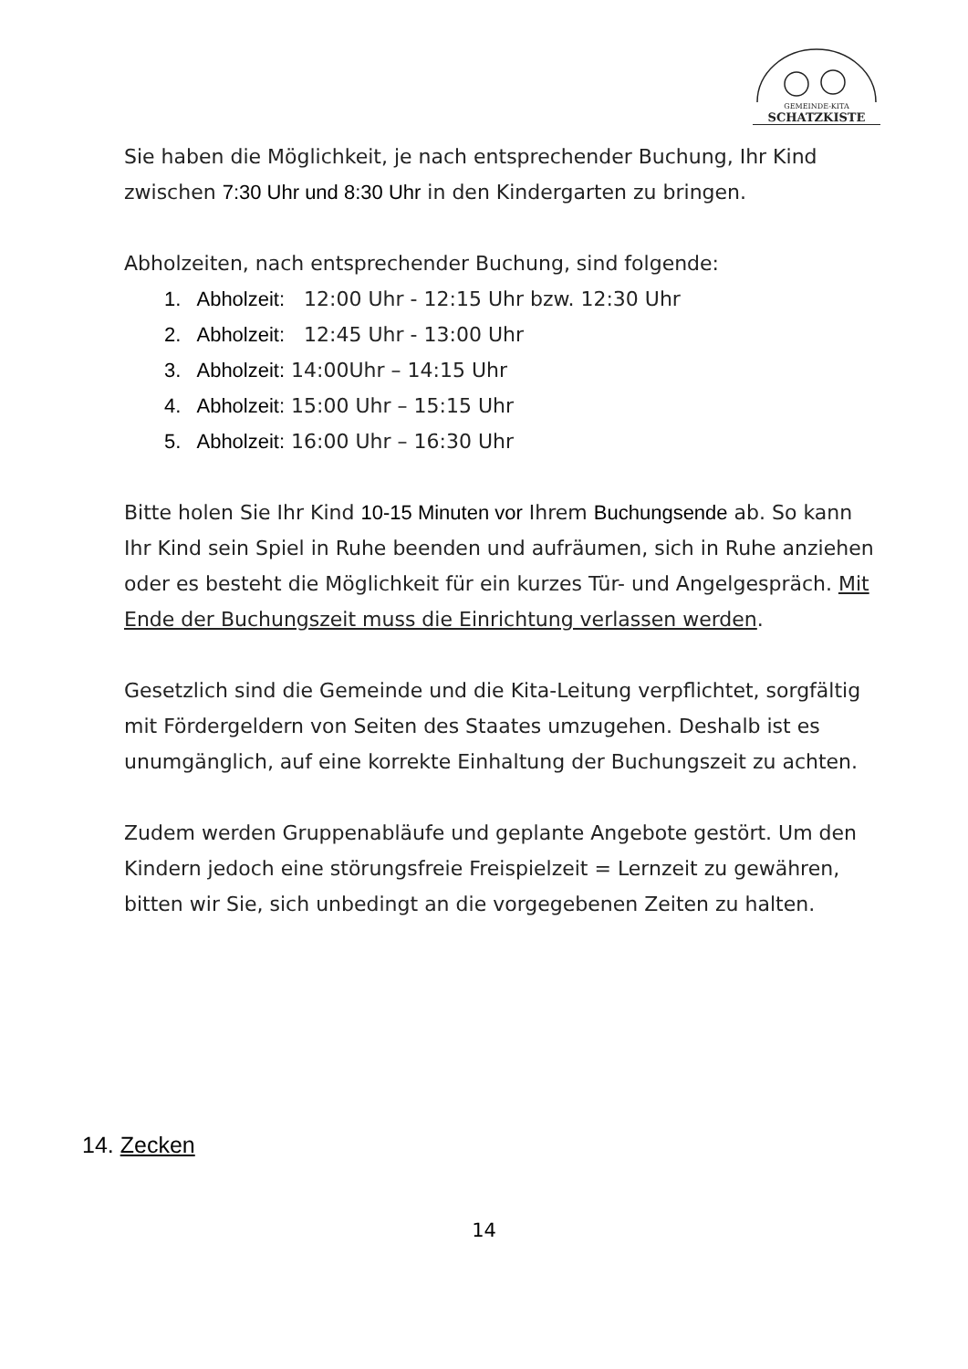GEMEINDE-KITA
SCHATZKISTE
Sie haben die Möglichkeit, je nach entsprechender Buchung, Ihr Kind zwischen 7:30 Uhr und 8:30 Uhr in den Kindergarten zu bringen.
Abholzeiten, nach entsprechender Buchung, sind folgende:
1. Abholzeit: 12:00 Uhr - 12:15 Uhr bzw. 12:30 Uhr
2. Abholzeit: 12:45 Uhr - 13:00 Uhr
3. Abholzeit: 14:00Uhr – 14:15 Uhr
4. Abholzeit: 15:00 Uhr – 15:15 Uhr
5. Abholzeit: 16:00 Uhr – 16:30 Uhr
Bitte holen Sie Ihr Kind 10-15 Minuten vor Ihrem Buchungsende ab. So kann Ihr Kind sein Spiel in Ruhe beenden und aufräumen, sich in Ruhe anziehen oder es besteht die Möglichkeit für ein kurzes Tür- und Angelgespräch. Mit Ende der Buchungszeit muss die Einrichtung verlassen werden.
Gesetzlich sind die Gemeinde und die Kita-Leitung verpflichtet, sorgfältig mit Fördergeldern von Seiten des Staates umzugehen. Deshalb ist es unumgänglich, auf eine korrekte Einhaltung der Buchungszeit zu achten.
Zudem werden Gruppenabläufe und geplante Angebote gestört. Um den Kindern jedoch eine störungsfreie Freispielzeit = Lernzeit zu gewähren, bitten wir Sie, sich unbedingt an die vorgegebenen Zeiten zu halten.
14. Zecken
14